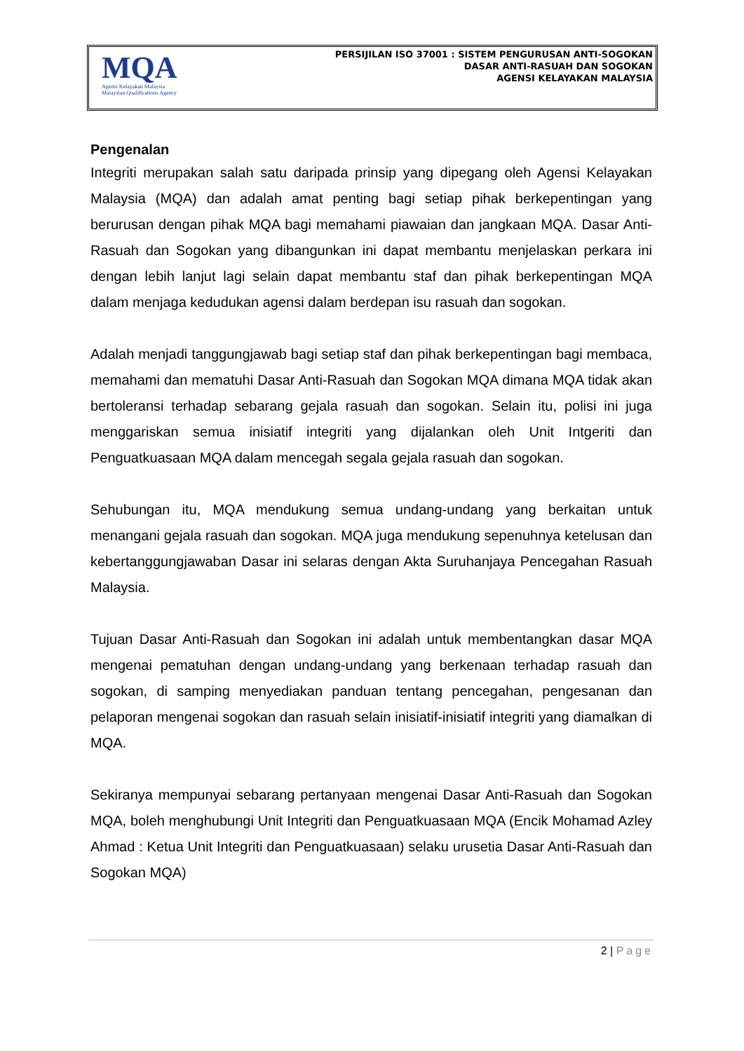MQA
Agensi Kelayakan Malaysia
Malaysian Qualifications Agency
PERSIJILAN ISO 37001 : SISTEM PENGURUSAN ANTI-SOGOKAN
DASAR ANTI-RASUAH DAN SOGOKAN
AGENSI KELAYAKAN MALAYSIA
Pengenalan
Integriti merupakan salah satu daripada prinsip yang dipegang oleh Agensi Kelayakan Malaysia (MQA) dan adalah amat penting bagi setiap pihak berkepentingan yang berurusan dengan pihak MQA bagi memahami piawaian dan jangkaan MQA. Dasar Anti-Rasuah dan Sogokan yang dibangunkan ini dapat membantu menjelaskan perkara ini dengan lebih lanjut lagi selain dapat membantu staf dan pihak berkepentingan MQA dalam menjaga kedudukan agensi dalam berdepan isu rasuah dan sogokan.
Adalah menjadi tanggungjawab bagi setiap staf dan pihak berkepentingan bagi membaca, memahami dan mematuhi Dasar Anti-Rasuah dan Sogokan MQA dimana MQA tidak akan bertoleransi terhadap sebarang gejala rasuah dan sogokan. Selain itu, polisi ini juga menggariskan semua inisiatif integriti yang dijalankan oleh Unit Intgeriti dan Penguatkuasaan MQA dalam mencegah segala gejala rasuah dan sogokan.
Sehubungan itu, MQA mendukung semua undang-undang yang berkaitan untuk menangani gejala rasuah dan sogokan. MQA juga mendukung sepenuhnya ketelusan dan kebertanggungjawaban Dasar ini selaras dengan Akta Suruhanjaya Pencegahan Rasuah Malaysia.
Tujuan Dasar Anti-Rasuah dan Sogokan ini adalah untuk membentangkan dasar MQA mengenai pematuhan dengan undang-undang yang berkenaan terhadap rasuah dan sogokan, di samping menyediakan panduan tentang pencegahan, pengesanan dan pelaporan mengenai sogokan dan rasuah selain inisiatif-inisiatif integriti yang diamalkan di MQA.
Sekiranya mempunyai sebarang pertanyaan mengenai Dasar Anti-Rasuah dan Sogokan MQA, boleh menghubungi Unit Integriti dan Penguatkuasaan MQA (Encik Mohamad Azley Ahmad : Ketua Unit Integriti dan Penguatkuasaan) selaku urusetia Dasar Anti-Rasuah dan Sogokan MQA)
2 | Page